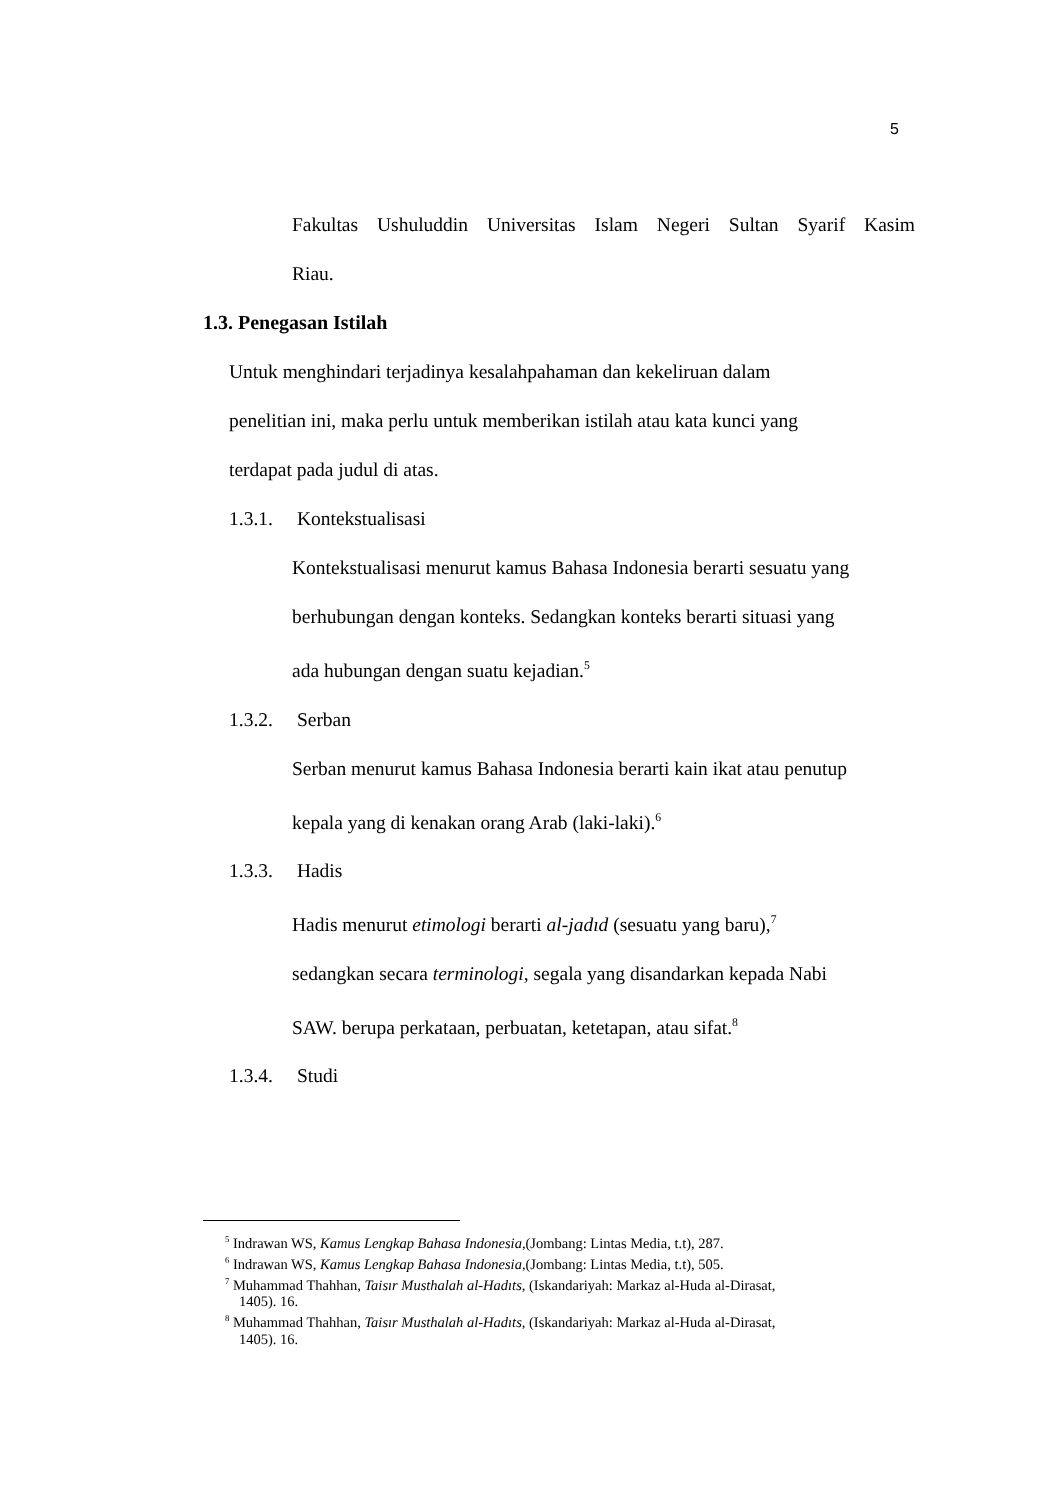5
Fakultas Ushuluddin Universitas Islam Negeri Sultan Syarif Kasim
Riau.
1.3. Penegasan Istilah
Untuk menghindari terjadinya kesalahpahaman dan kekeliruan dalam
penelitian ini, maka perlu untuk memberikan istilah atau kata kunci yang
terdapat pada judul di atas.
1.3.1. Kontekstualisasi
Kontekstualisasi menurut kamus Bahasa Indonesia berarti sesuatu yang
berhubungan dengan konteks. Sedangkan konteks berarti situasi yang
ada hubungan dengan suatu kejadian.<sup>5</sup>
1.3.2. Serban
Serban menurut kamus Bahasa Indonesia berarti kain ikat atau penutup
kepala yang di kenakan orang Arab (laki-laki).<sup>6</sup>
1.3.3. Hadis
Hadis menurut etimologi berarti al-jadıd (sesuatu yang baru),<sup>7</sup>
sedangkan secara terminologi, segala yang disandarkan kepada Nabi
SAW. berupa perkataan, perbuatan, ketetapan, atau sifat.<sup>8</sup>
1.3.4. Studi
<sup>5</sup> Indrawan WS, Kamus Lengkap Bahasa Indonesia,(Jombang: Lintas Media, t.t), 287.
<sup>6</sup> Indrawan WS, Kamus Lengkap Bahasa Indonesia,(Jombang: Lintas Media, t.t), 505.
<sup>7</sup> Muhammad Thahhan, Taisır Musthalah al-Hadıts, (Iskandariyah: Markaz al-Huda al-Dirasat,
1405). 16.
<sup>8</sup> Muhammad Thahhan, Taisır Musthalah al-Hadıts, (Iskandariyah: Markaz al-Huda al-Dirasat,
1405). 16.